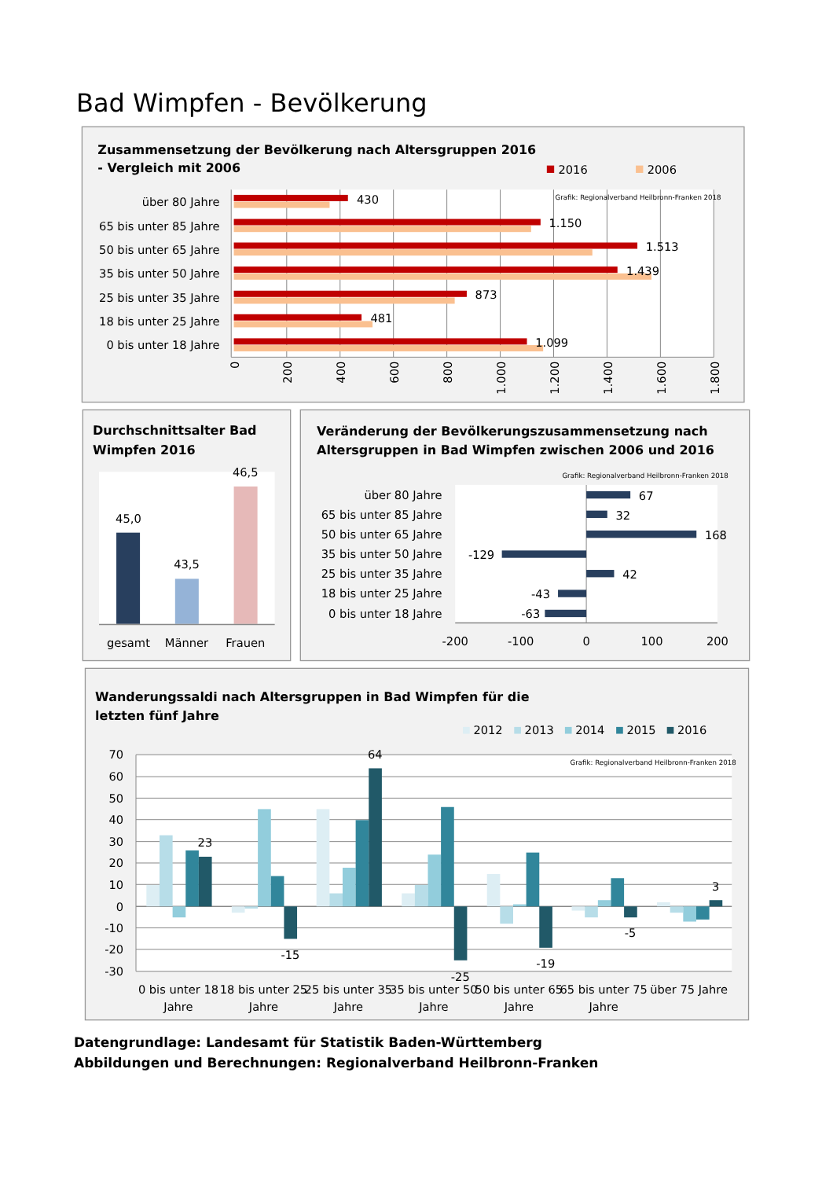Bad Wimpfen - Bevölkerung
Zusammensetzung der Bevölkerung nach Altersgruppen 2016
- Vergleich mit 2006
2016
2006
Grafik: Regionalverband Heilbronn-Franken 2018
über 80 Jahre
65 bis unter 85 Jahre
50 bis unter 65 Jahre
35 bis unter 50 Jahre
25 bis unter 35 Jahre
18 bis unter 25 Jahre
0 bis unter 18 Jahre
430
1.150
1.513
1.439
873
481
1.099
0
200
400
600
800
1.000
1.200
1.400
1.600
1.800
Durchschnittsalter Bad
Wimpfen 2016
45,0
43,5
46,5
gesamt
Männer
Frauen
Veränderung der Bevölkerungszusammensetzung nach
Altersgruppen in Bad Wimpfen zwischen 2006 und 2016
Grafik: Regionalverband Heilbronn-Franken 2018
über 80 Jahre
65 bis unter 85 Jahre
50 bis unter 65 Jahre
35 bis unter 50 Jahre
25 bis unter 35 Jahre
18 bis unter 25 Jahre
0 bis unter 18 Jahre
67
32
168
-129
42
-43
-63
-200
-100
0
100
200
Wanderungssaldi nach Altersgruppen in Bad Wimpfen für die
letzten fünf Jahre
2012
2013
2014
2015
2016
Grafik: Regionalverband Heilbronn-Franken 2018
70
60
50
40
30
20
10
0
-10
-20
-30
23
-15
64
-25
-19
-5
3
0 bis unter 18
Jahre
18 bis unter 25
Jahre
25 bis unter 35
Jahre
35 bis unter 50
Jahre
50 bis unter 65
Jahre
65 bis unter 75
Jahre
über 75 Jahre
Datengrundlage: Landesamt für Statistik Baden-Württemberg
Abbildungen und Berechnungen: Regionalverband Heilbronn-Franken